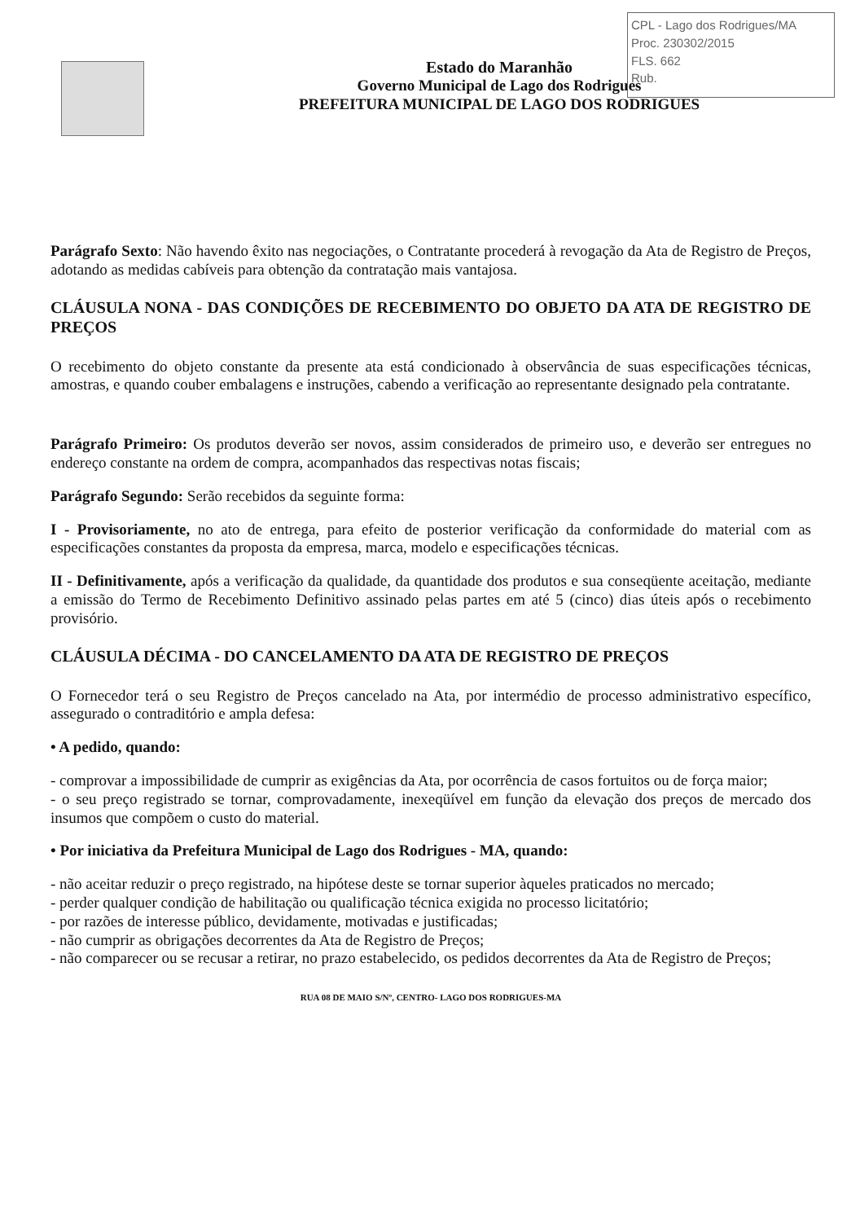CPL - Lago dos Rodrigues/MA
Proc. 230302/2015
FLS. 662
Rub.
Estado do Maranhão
Governo Municipal de Lago dos Rodrigues
PREFEITURA MUNICIPAL DE LAGO DOS RODRIGUES
Parágrafo Sexto: Não havendo êxito nas negociações, o Contratante procederá à revogação da Ata de Registro de Preços, adotando as medidas cabíveis para obtenção da contratação mais vantajosa.
CLÁUSULA NONA - DAS CONDIÇÕES DE RECEBIMENTO DO OBJETO DA ATA DE REGISTRO DE PREÇOS
O recebimento do objeto constante da presente ata está condicionado à observância de suas especificações técnicas, amostras, e quando couber embalagens e instruções, cabendo a verificação ao representante designado pela contratante.
Parágrafo Primeiro: Os produtos deverão ser novos, assim considerados de primeiro uso, e deverão ser entregues no endereço constante na ordem de compra, acompanhados das respectivas notas fiscais;
Parágrafo Segundo: Serão recebidos da seguinte forma:
I - Provisoriamente, no ato de entrega, para efeito de posterior verificação da conformidade do material com as especificações constantes da proposta da empresa, marca, modelo e especificações técnicas.
II - Definitivamente, após a verificação da qualidade, da quantidade dos produtos e sua conseqüente aceitação, mediante a emissão do Termo de Recebimento Definitivo assinado pelas partes em até 5 (cinco) dias úteis após o recebimento provisório.
CLÁUSULA DÉCIMA - DO CANCELAMENTO DA ATA DE REGISTRO DE PREÇOS
O Fornecedor terá o seu Registro de Preços cancelado na Ata, por intermédio de processo administrativo específico, assegurado o contraditório e ampla defesa:
• A pedido, quando:
- comprovar a impossibilidade de cumprir as exigências da Ata, por ocorrência de casos fortuitos ou de força maior;
- o seu preço registrado se tornar, comprovadamente, inexeqüível em função da elevação dos preços de mercado dos insumos que compõem o custo do material.
• Por iniciativa da Prefeitura Municipal de Lago dos Rodrigues - MA, quando:
- não aceitar reduzir o preço registrado, na hipótese deste se tornar superior àqueles praticados no mercado;
- perder qualquer condição de habilitação ou qualificação técnica exigida no processo licitatório;
- por razões de interesse público, devidamente, motivadas e justificadas;
- não cumprir as obrigações decorrentes da Ata de Registro de Preços;
- não comparecer ou se recusar a retirar, no prazo estabelecido, os pedidos decorrentes da Ata de Registro de Preços;
RUA 08 DE MAIO S/Nº, CENTRO- LAGO DOS RODRIGUES-MA